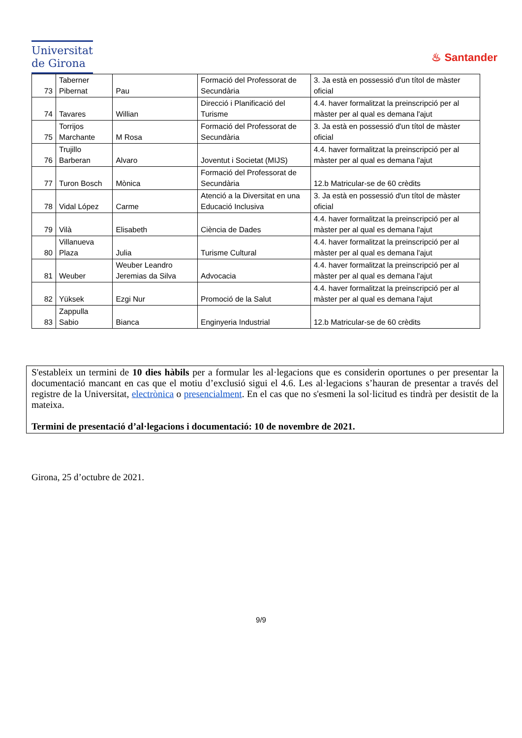Universitat
de Girona
♨ Santander
| 73 | Taberner Pibernat | Pau | Formació del Professorat de Secundària | 3. Ja està en possessió d'un títol de màster oficial |
| 74 | Tavares | Willian | Direcció i Planificació del Turisme | 4.4. haver formalitzat la preinscripció per al màster per al qual es demana l'ajut |
| 75 | Torrijos Marchante | M Rosa | Formació del Professorat de Secundària | 3. Ja està en possessió d'un títol de màster oficial |
| 76 | Trujillo Barberan | Alvaro | Joventut i Societat (MIJS) | 4.4. haver formalitzat la preinscripció per al màster per al qual es demana l'ajut |
| 77 | Turon Bosch | Mònica | Formació del Professorat de Secundària | 12.b Matricular-se de 60 crèdits |
| 78 | Vidal López | Carme | Atenció a la Diversitat en una Educació Inclusiva | 3. Ja està en possessió d'un títol de màster oficial |
| 79 | Vilà | Elisabeth | Ciència de Dades | 4.4. haver formalitzat la preinscripció per al màster per al qual es demana l'ajut |
| 80 | Villanueva Plaza | Julia | Turisme Cultural | 4.4. haver formalitzat la preinscripció per al màster per al qual es demana l'ajut |
| 81 | Weuber | Weuber Leandro Jeremias da Silva | Advocacia | 4.4. haver formalitzat la preinscripció per al màster per al qual es demana l'ajut |
| 82 | Yüksek | Ezgi Nur | Promoció de la Salut | 4.4. haver formalitzat la preinscripció per al màster per al qual es demana l'ajut |
| 83 | Zappulla Sabio | Bianca | Enginyeria Industrial | 12.b Matricular-se de 60 crèdits |
S'estableix un termini de 10 dies hàbils per a formular les al·legacions que es considerin oportunes o per presentar la documentació mancant en cas que el motiu d’exclusió sigui el 4.6. Les al·legacions s’hauran de presentar a través del registre de la Universitat, electrònica o presencialment. En el cas que no s'esmeni la sol·licitud es tindrà per desistit de la mateixa.
Termini de presentació d’al·legacions i documentació: 10 de novembre de 2021.
Girona, 25 d’octubre de 2021.
9/9